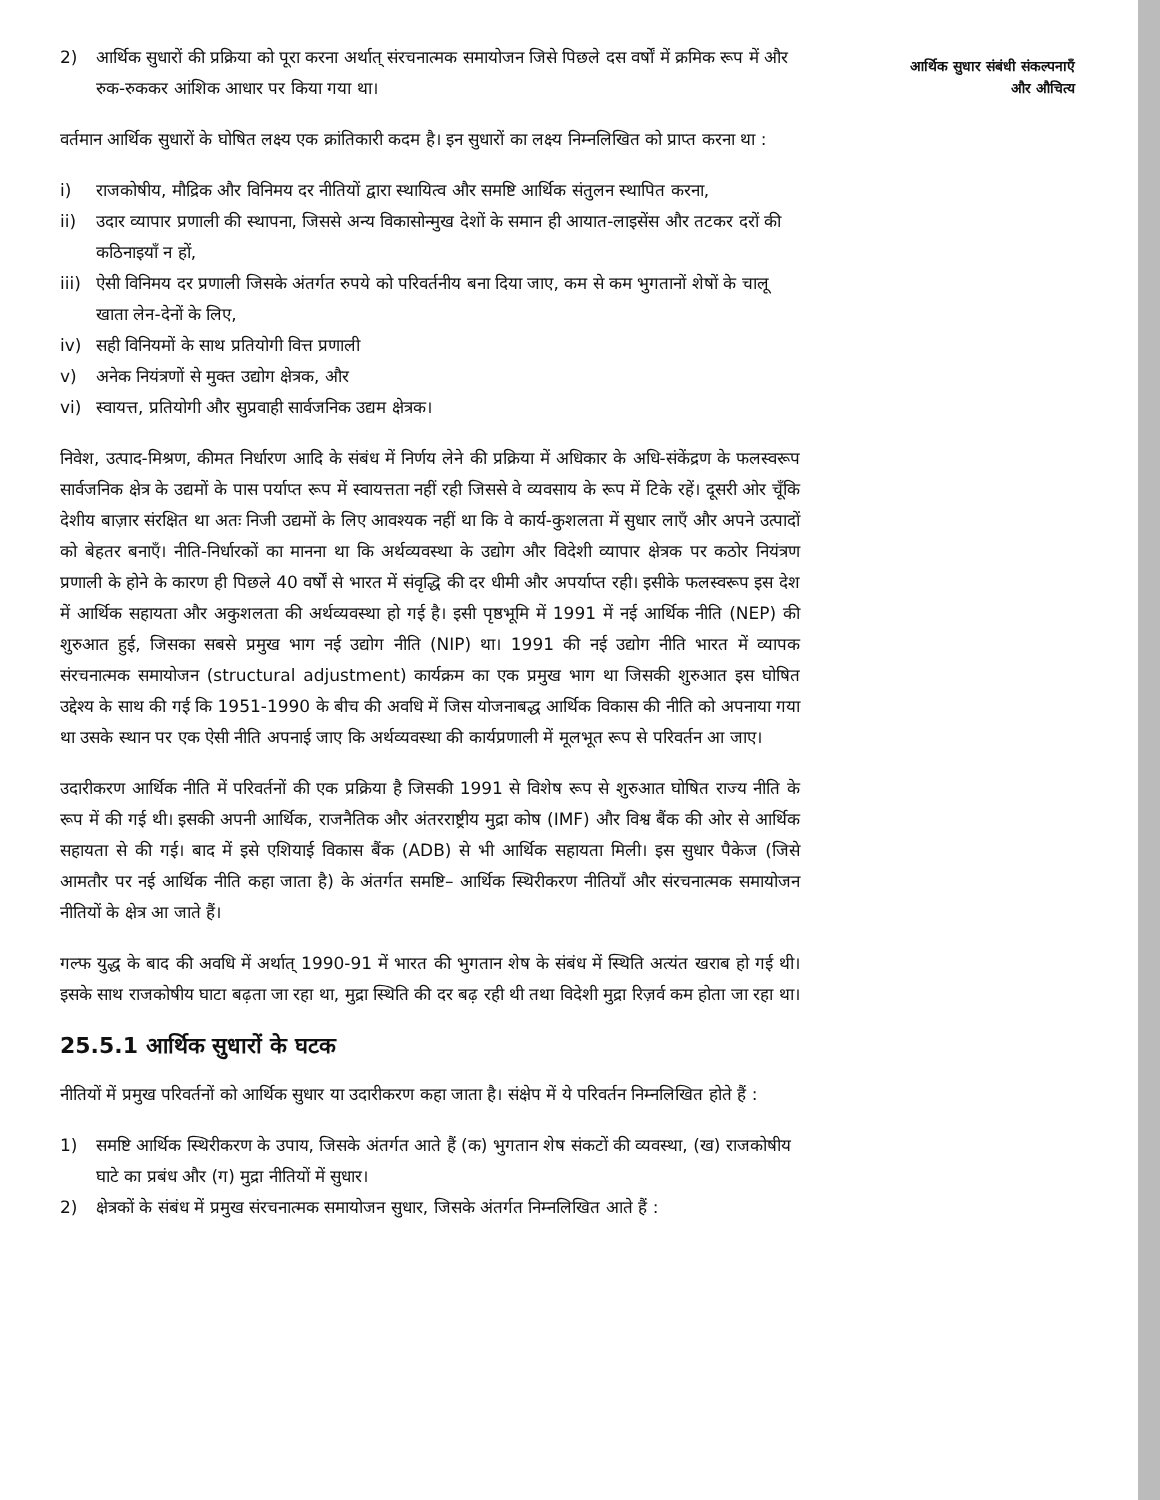2) आर्थिक सुधारों की प्रक्रिया को पूरा करना अर्थात् संरचनात्मक समायोजन जिसे पिछले दस वर्षों में क्रमिक रूप में और रुक-रुककर आंशिक आधार पर किया गया था।
वर्तमान आर्थिक सुधारों के घोषित लक्ष्य एक क्रांतिकारी कदम है। इन सुधारों का लक्ष्य निम्नलिखित को प्राप्त करना था :
i) राजकोषीय, मौद्रिक और विनिमय दर नीतियों द्वारा स्थायित्व और समष्टि आर्थिक संतुलन स्थापित करना,
ii) उदार व्यापार प्रणाली की स्थापना, जिससे अन्य विकासोन्मुख देशों के समान ही आयात-लाइसेंस और तटकर दरों की कठिनाइयाँ न हों,
iii) ऐसी विनिमय दर प्रणाली जिसके अंतर्गत रुपये को परिवर्तनीय बना दिया जाए, कम से कम भुगतानों शेषों के चालू खाता लेन-देनों के लिए,
iv) सही विनियमों के साथ प्रतियोगी वित्त प्रणाली
v) अनेक नियंत्रणों से मुक्त उद्योग क्षेत्रक, और
vi) स्वायत्त, प्रतियोगी और सुप्रवाही सार्वजनिक उद्यम क्षेत्रक।
निवेश, उत्पाद-मिश्रण, कीमत निर्धारण आदि के संबंध में निर्णय लेने की प्रक्रिया में अधिकार के अधि-संकेंद्रण के फलस्वरूप सार्वजनिक क्षेत्र के उद्यमों के पास पर्याप्त रूप में स्वायत्तता नहीं रही जिससे वे व्यवसाय के रूप में टिके रहें। दूसरी ओर चूँकि देशीय बाज़ार संरक्षित था अतः निजी उद्यमों के लिए आवश्यक नहीं था कि वे कार्य-कुशलता में सुधार लाएँ और अपने उत्पादों को बेहतर बनाएँ। नीति-निर्धारकों का मानना था कि अर्थव्यवस्था के उद्योग और विदेशी व्यापार क्षेत्रक पर कठोर नियंत्रण प्रणाली के होने के कारण ही पिछले 40 वर्षों से भारत में संवृद्धि की दर धीमी और अपर्याप्त रही। इसीके फलस्वरूप इस देश में आर्थिक सहायता और अकुशलता की अर्थव्यवस्था हो गई है। इसी पृष्ठभूमि में 1991 में नई आर्थिक नीति (NEP) की शुरुआत हुई, जिसका सबसे प्रमुख भाग नई उद्योग नीति (NIP) था। 1991 की नई उद्योग नीति भारत में व्यापक संरचनात्मक समायोजन (structural adjustment) कार्यक्रम का एक प्रमुख भाग था जिसकी शुरुआत इस घोषित उद्देश्य के साथ की गई कि 1951-1990 के बीच की अवधि में जिस योजनाबद्ध आर्थिक विकास की नीति को अपनाया गया था उसके स्थान पर एक ऐसी नीति अपनाई जाए कि अर्थव्यवस्था की कार्यप्रणाली में मूलभूत रूप से परिवर्तन आ जाए।
उदारीकरण आर्थिक नीति में परिवर्तनों की एक प्रक्रिया है जिसकी 1991 से विशेष रूप से शुरुआत घोषित राज्य नीति के रूप में की गई थी। इसकी अपनी आर्थिक, राजनैतिक और अंतरराष्ट्रीय मुद्रा कोष (IMF) और विश्व बैंक की ओर से आर्थिक सहायता से की गई। बाद में इसे एशियाई विकास बैंक (ADB) से भी आर्थिक सहायता मिली। इस सुधार पैकेज (जिसे आमतौर पर नई आर्थिक नीति कहा जाता है) के अंतर्गत समष्टि– आर्थिक स्थिरीकरण नीतियाँ और संरचनात्मक समायोजन नीतियों के क्षेत्र आ जाते हैं।
गल्फ युद्ध के बाद की अवधि में अर्थात् 1990-91 में भारत की भुगतान शेष के संबंध में स्थिति अत्यंत खराब हो गई थी। इसके साथ राजकोषीय घाटा बढ़ता जा रहा था, मुद्रा स्थिति की दर बढ़ रही थी तथा विदेशी मुद्रा रिज़र्व कम होता जा रहा था।
25.5.1 आर्थिक सुधारों के घटक
नीतियों में प्रमुख परिवर्तनों को आर्थिक सुधार या उदारीकरण कहा जाता है। संक्षेप में ये परिवर्तन निम्नलिखित होते हैं :
1) समष्टि आर्थिक स्थिरीकरण के उपाय, जिसके अंतर्गत आते हैं (क) भुगतान शेष संकटों की व्यवस्था, (ख) राजकोषीय घाटे का प्रबंध और (ग) मुद्रा नीतियों में सुधार।
2) क्षेत्रकों के संबंध में प्रमुख संरचनात्मक समायोजन सुधार, जिसके अंतर्गत निम्नलिखित आते हैं :
आर्थिक सुधार संबंधी संकल्पनाएँ और औचित्य